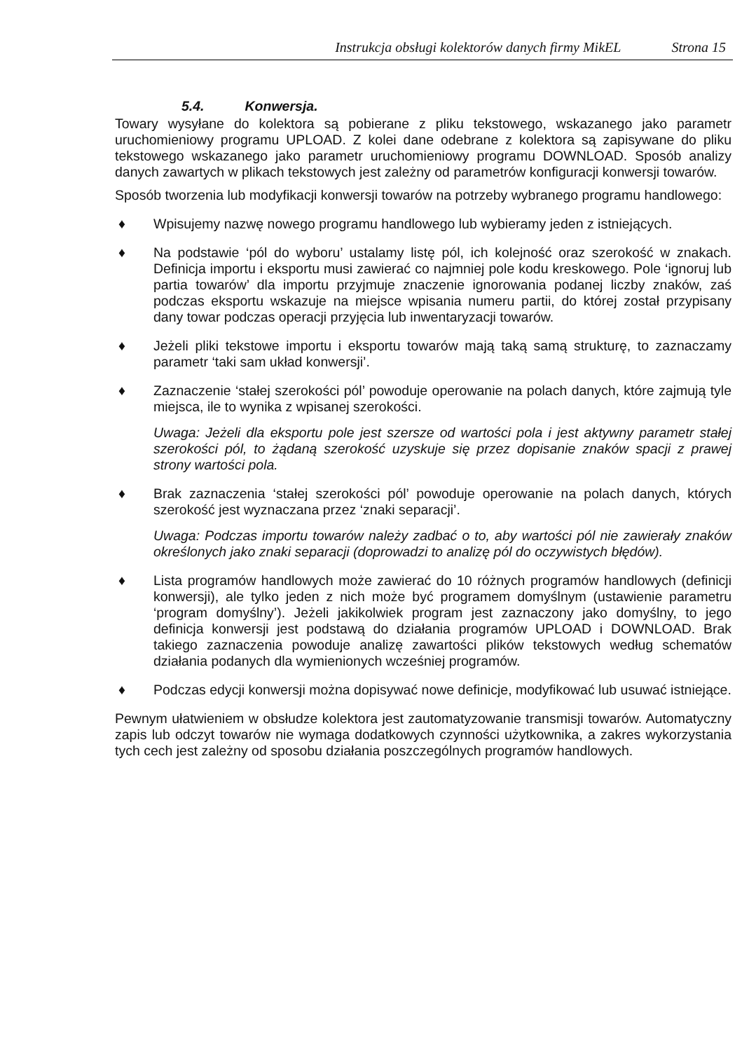Instrukcja obsługi kolektorów danych firmy MikEL Strona 15
5.4. Konwersja.
Towary wysyłane do kolektora są pobierane z pliku tekstowego, wskazanego jako parametr uruchomieniowy programu UPLOAD. Z kolei dane odebrane z kolektora są zapisywane do pliku tekstowego wskazanego jako parametr uruchomieniowy programu DOWNLOAD. Sposób analizy danych zawartych w plikach tekstowych jest zależny od parametrów konfiguracji konwersji towarów.
Sposób tworzenia lub modyfikacji konwersji towarów na potrzeby wybranego programu handlowego:
♦ Wpisujemy nazwę nowego programu handlowego lub wybieramy jeden z istniejących.
♦ Na podstawie ‘pól do wyboru’ ustalamy listę pól, ich kolejność oraz szerokość w znakach. Definicja importu i eksportu musi zawierać co najmniej pole kodu kreskowego. Pole ‘ignoruj lub partia towarów’ dla importu przyjmuje znaczenie ignorowania podanej liczby znaków, zaś podczas eksportu wskazuje na miejsce wpisania numeru partii, do której został przypisany dany towar podczas operacji przyjęcia lub inwentaryzacji towarów.
♦ Jeżeli pliki tekstowe importu i eksportu towarów mają taką samą strukturę, to zaznaczamy parametr ‘taki sam układ konwersji’.
♦ Zaznaczenie ‘stałej szerokości pól’ powoduje operowanie na polach danych, które zajmują tyle miejsca, ile to wynika z wpisanej szerokości.
Uwaga: Jeżeli dla eksportu pole jest szersze od wartości pola i jest aktywny parametr stałej szerokości pól, to żądaną szerokość uzyskuje się przez dopisanie znaków spacji z prawej strony wartości pola.
♦ Brak zaznaczenia ‘stałej szerokości pól’ powoduje operowanie na polach danych, których szerokość jest wyznaczana przez ‘znaki separacji’.
Uwaga: Podczas importu towarów należy zadbać o to, aby wartości pól nie zawierały znaków określonych jako znaki separacji (doprowadzi to analizę pól do oczywistych błędów).
♦ Lista programów handlowych może zawierać do 10 różnych programów handlowych (definicji konwersji), ale tylko jeden z nich może być programem domyślnym (ustawienie parametru ‘program domyślny’). Jeżeli jakikolwiek program jest zaznaczony jako domyślny, to jego definicja konwersji jest podstawą do działania programów UPLOAD i DOWNLOAD. Brak takiego zaznaczenia powoduje analizę zawartości plików tekstowych według schematów działania podanych dla wymienionych wcześniej programów.
♦ Podczas edycji konwersji można dopisywać nowe definicje, modyfikować lub usuwać istniejące.
Pewnym ułatwieniem w obsłudze kolektora jest zautomatyzowanie transmisji towarów. Automatyczny zapis lub odczyt towarów nie wymaga dodatkowych czynności użytkownika, a zakres wykorzystania tych cech jest zależny od sposobu działania poszczególnych programów handlowych.